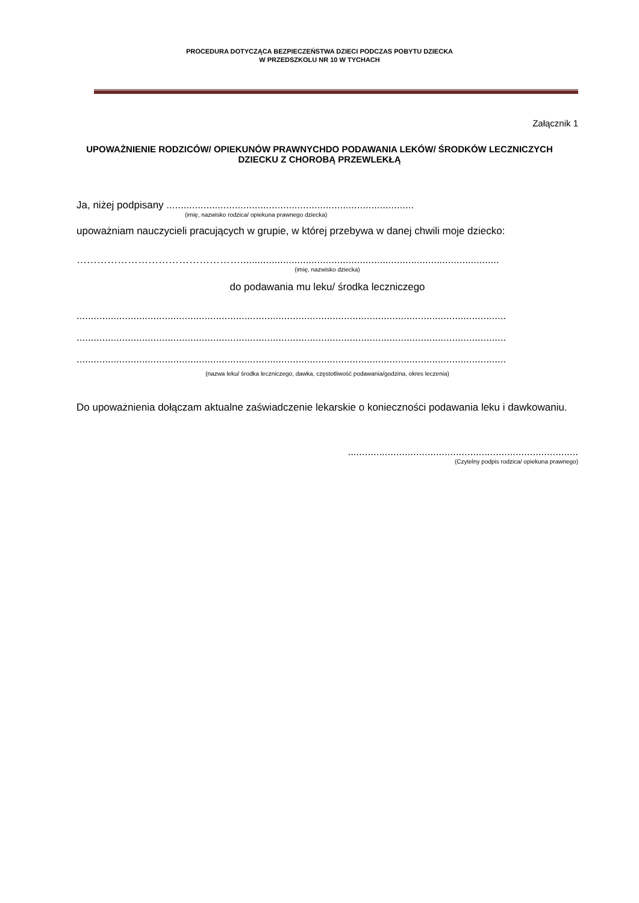PROCEDURA DOTYCZĄCA BEZPIECZEŃSTWA DZIECI PODCZAS POBYTU DZIECKA
W PRZEDSZKOLU NR 10 W TYCHACH
Załącznik 1
UPOWAŻNIENIE RODZICÓW/ OPIEKUNÓW PRAWNYCHDO PODAWANIA LEKÓW/ ŚRODKÓW LECZNICZYCH DZIECKU Z CHOROBĄ PRZEWLEKŁĄ
Ja, niżej podpisany .......................................................................................
(imię, nazwisko rodzica/ opiekuna prawnego dziecka)
upoważniam nauczycieli pracujących w grupie, w której przebywa w danej chwili moje dziecko:
…………………………………………...........................................................................................
(imię, nazwisko dziecka)
do podawania mu leku/ środka leczniczego
.......................................................................................................................................................
.......................................................................................................................................................
.......................................................................................................................................................
(nazwa leku/ środka leczniczego, dawka, częstotliwość podawania/godzina, okres leczenia)
Do upoważnienia dołączam aktualne zaświadczenie lekarskie o konieczności podawania leku i dawkowaniu.
.................................................................................
(Czytelny podpis rodzica/ opiekuna prawnego)